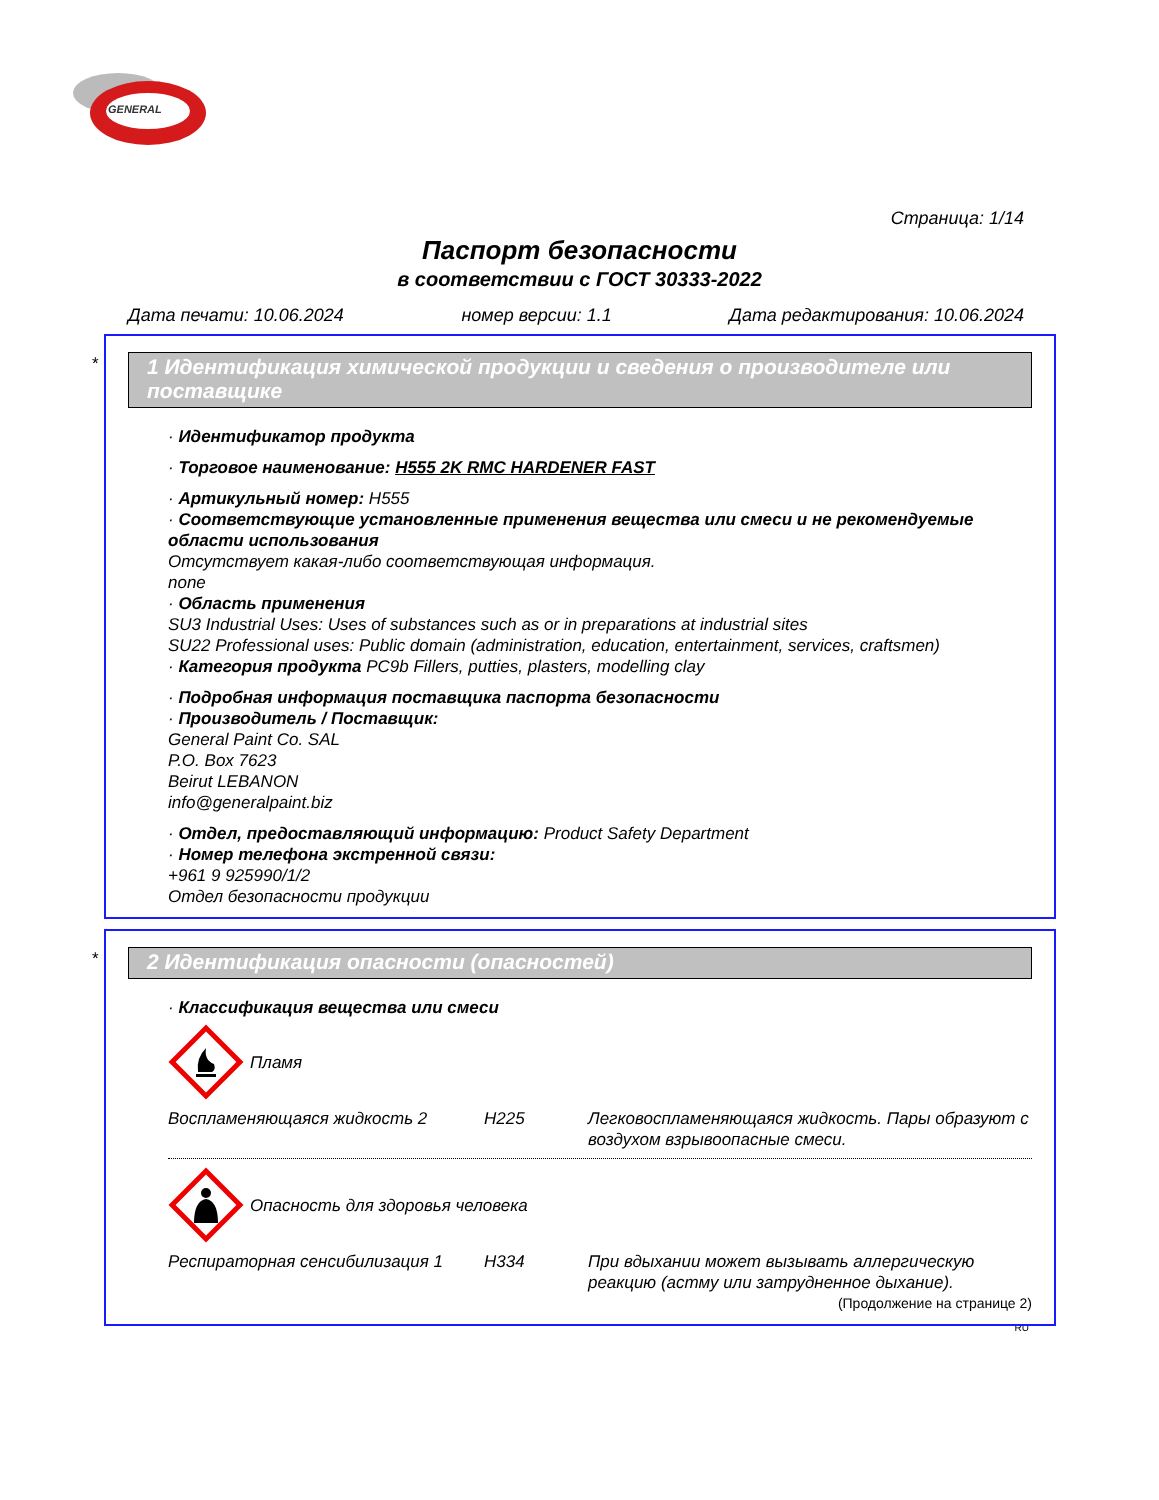GENERAL
Страница: 1/14
Паспорт безопасности
в соответствии с ГОСТ 30333-2022
Дата печати: 10.06.2024 номер версии: 1.1 Дата редактирования: 10.06.2024
*
1 Идентификация химической продукции и сведения о производителе или поставщике
· Идентификатор продукта
· Торговое наименование: H555 2K RMC HARDENER FAST
· Артикульный номер: H555
· Соответствующие установленные применения вещества или смеси и не рекомендуемые области использования
Отсутствует какая-либо соответствующая информация.
none
· Область применения
SU3 Industrial Uses: Uses of substances such as or in preparations at industrial sites
SU22 Professional uses: Public domain (administration, education, entertainment, services, craftsmen)
· Категория продукта PC9b Fillers, putties, plasters, modelling clay
· Подробная информация поставщика паспорта безопасности
· Производитель / Поставщик:
General Paint Co. SAL
P.O. Box 7623
Beirut LEBANON
info@generalpaint.biz
· Отдел, предоставляющий информацию: Product Safety Department
· Номер телефона экстренной связи:
+961 9 925990/1/2
Отдел безопасности продукции
*
2 Идентификация опасности (опасностей)
· Классификация вещества или смеси
Пламя
Воспламеняющаяся жидкость 2 H225 Легковоспламеняющаяся жидкость. Пары образуют с воздухом взрывоопасные смеси.
Опасность для здоровья человека
Респираторная сенсибилизация 1 H334 При вдыхании может вызывать аллергическую реакцию (астму или затрудненное дыхание).
(Продолжение на странице 2)
RU